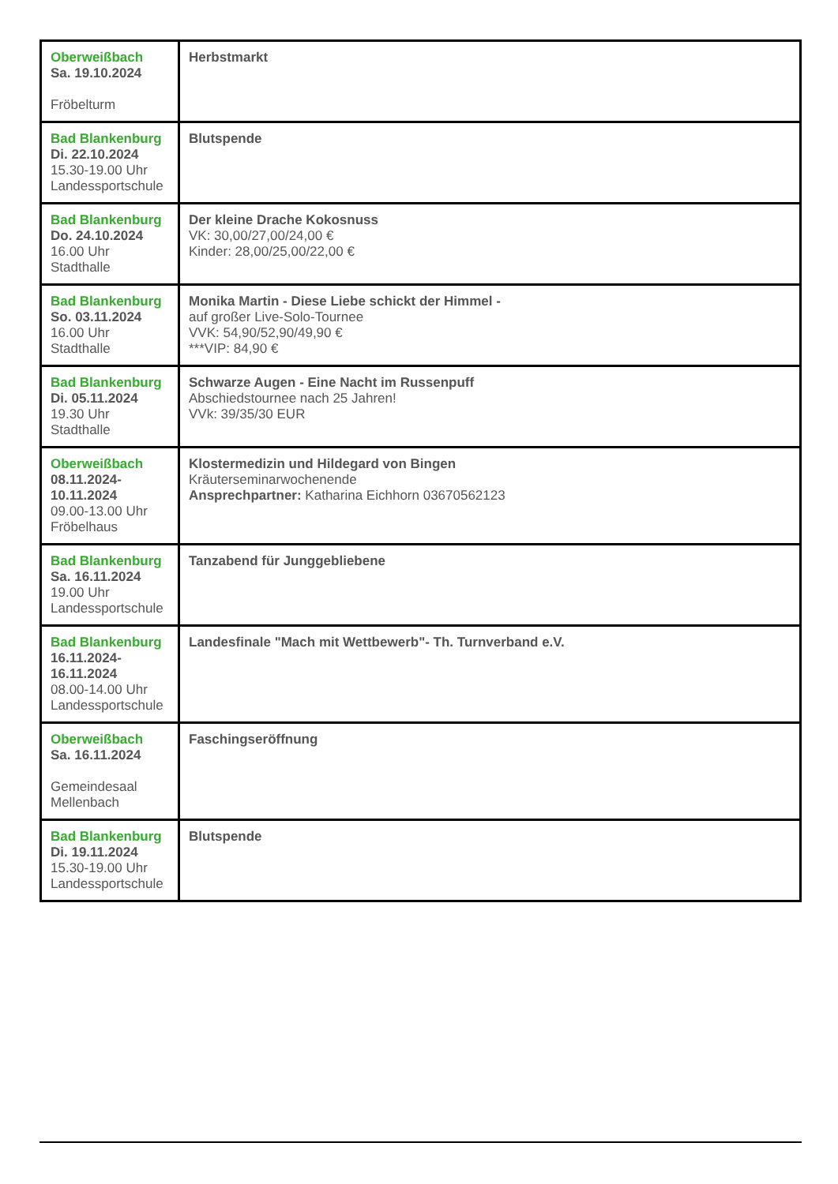| Oberweißbach Sa. 19.10.2024 Fröbelturm | Herbstmarkt |
| Bad Blankenburg Di. 22.10.2024 15.30-19.00 Uhr Landessportschule | Blutspende |
| Bad Blankenburg Do. 24.10.2024 16.00 Uhr Stadthalle | Der kleine Drache Kokosnuss VK: 30,00/27,00/24,00 € Kinder: 28,00/25,00/22,00 € |
| Bad Blankenburg So. 03.11.2024 16.00 Uhr Stadthalle | Monika Martin - Diese Liebe schickt der Himmel - auf großer Live-Solo-Tournee VVK: 54,90/52,90/49,90 € ***VIP: 84,90 € |
| Bad Blankenburg Di. 05.11.2024 19.30 Uhr Stadthalle | Schwarze Augen - Eine Nacht im Russenpuff Abschiedstournee nach 25 Jahren! VVk: 39/35/30 EUR |
| Oberweißbach 08.11.2024- 10.11.2024 09.00-13.00 Uhr Fröbelhaus | Klostermedizin und Hildegard von Bingen Kräuterseminarwochenende Ansprechpartner: Katharina Eichhorn 03670562123 |
| Bad Blankenburg Sa. 16.11.2024 19.00 Uhr Landessportschule | Tanzabend für Junggebliebene |
| Bad Blankenburg 16.11.2024- 16.11.2024 08.00-14.00 Uhr Landessportschule | Landesfinale "Mach mit Wettbewerb"- Th. Turnverband e.V. |
| Oberweißbach Sa. 16.11.2024 Gemeindesaal Mellenbach | Faschingseröffnung |
| Bad Blankenburg Di. 19.11.2024 15.30-19.00 Uhr Landessportschule | Blutspende |